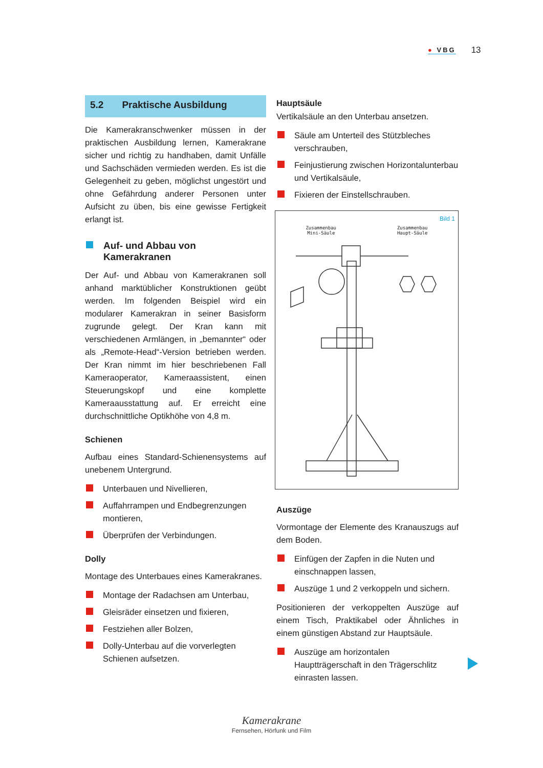● VBG
13
5.2 Praktische Ausbildung
Die Kamerakranschwenker müssen in der praktischen Ausbildung lernen, Kamerakrane sicher und richtig zu handhaben, damit Unfälle und Sachschäden vermieden werden. Es ist die Gelegenheit zu geben, möglichst ungestört und ohne Gefährdung anderer Personen unter Aufsicht zu üben, bis eine gewisse Fertigkeit erlangt ist.
Auf- und Abbau von Kamerakranen
Der Auf- und Abbau von Kamerakranen soll anhand marktüblicher Konstruktionen geübt werden. Im folgenden Beispiel wird ein modularer Kamerakran in seiner Basisform zugrunde gelegt. Der Kran kann mit verschiedenen Armlängen, in „bemannter“ oder als „Remote-Head“-Version betrieben werden. Der Kran nimmt im hier beschriebenen Fall Kameraoperator, Kameraassistent, einen Steuerungskopf und eine komplette Kameraausstattung auf. Er erreicht eine durchschnittliche Optikhöhe von 4,8 m.
Schienen
Aufbau eines Standard-Schienensystems auf unebenem Untergrund.
Unterbauen und Nivellieren,
Auffahrrampen und Endbegrenzungen montieren,
Überprüfen der Verbindungen.
Dolly
Montage des Unterbaues eines Kamerakranes.
Montage der Radachsen am Unterbau,
Gleisräder einsetzen und fixieren,
Festziehen aller Bolzen,
Dolly-Unterbau auf die vorverlegten Schienen aufsetzen.
Hauptsäule
Vertikalsäule an den Unterbau ansetzen.
Säule am Unterteil des Stützbleches verschrauben,
Feinjustierung zwischen Horizontalunterbau und Vertikalsäule,
Fixieren der Einstellschrauben.
Bild 1
Zusammenbau
Mini-Säule
Zusammenbau
Haupt-Säule
Auszüge
Vormontage der Elemente des Kranauszugs auf dem Boden.
Einfügen der Zapfen in die Nuten und einschnappen lassen,
Auszüge 1 und 2 verkoppeln und sichern.
Positionieren der verkoppelten Auszüge auf einem Tisch, Praktikabel oder Ähnliches in einem günstigen Abstand zur Hauptsäule.
Auszüge am horizontalen Hauptträgerschaft in den Trägerschlitz einrasten lassen.
Kamerakrane
Fernsehen, Hörfunk und Film